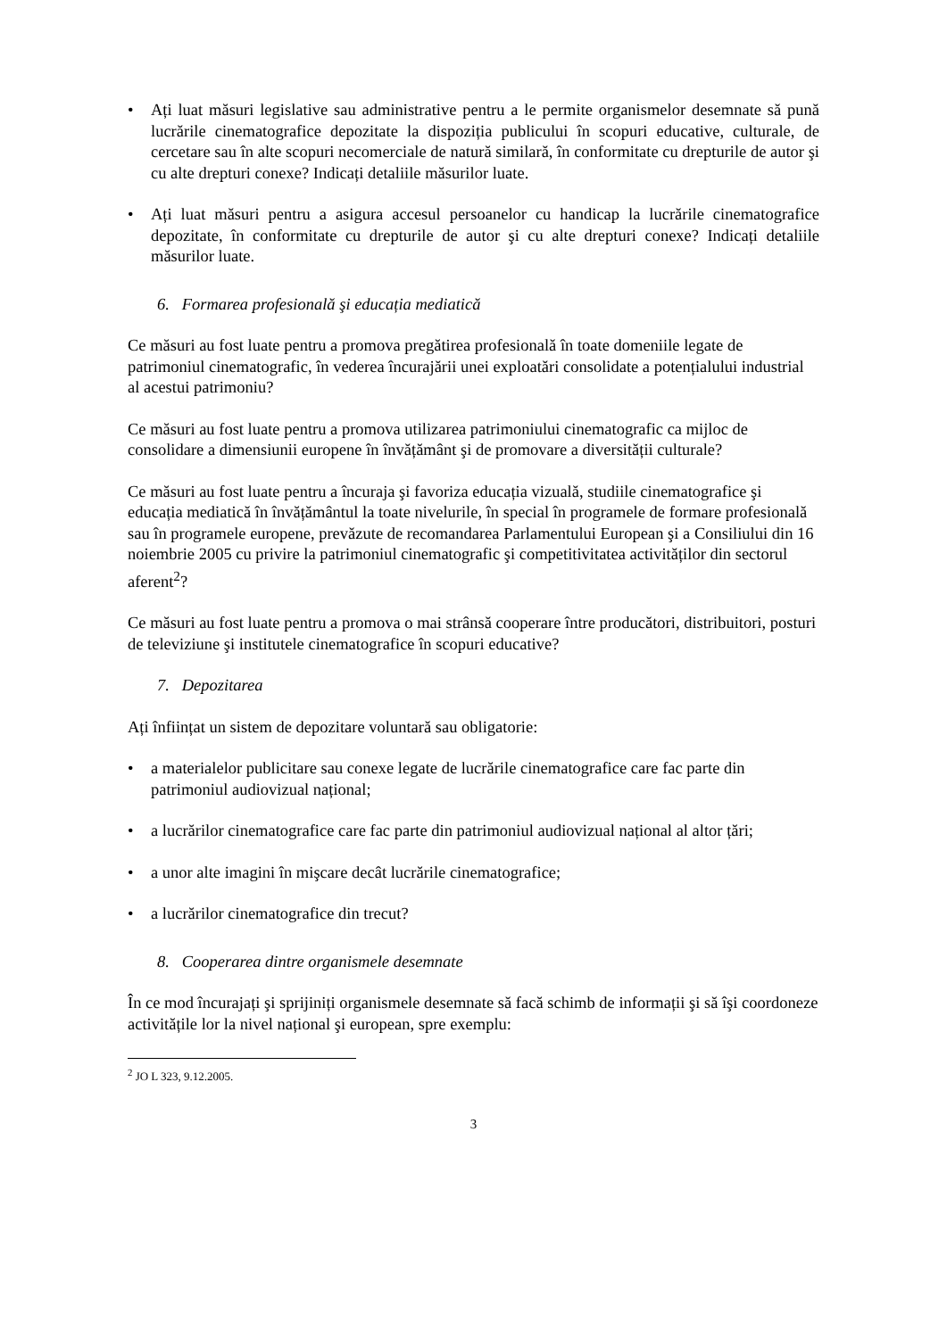• Ați luat măsuri legislative sau administrative pentru a le permite organismelor desemnate să pună lucrările cinematografice depozitate la dispoziția publicului în scopuri educative, culturale, de cercetare sau în alte scopuri necomerciale de natură similară, în conformitate cu drepturile de autor şi cu alte drepturi conexe? Indicați detaliile măsurilor luate.
• Ați luat măsuri pentru a asigura accesul persoanelor cu handicap la lucrările cinematografice depozitate, în conformitate cu drepturile de autor şi cu alte drepturi conexe? Indicați detaliile măsurilor luate.
6. Formarea profesională şi educația mediatică
Ce măsuri au fost luate pentru a promova pregătirea profesională în toate domeniile legate de patrimoniul cinematografic, în vederea încurajării unei exploatări consolidate a potențialului industrial al acestui patrimoniu?
Ce măsuri au fost luate pentru a promova utilizarea patrimoniului cinematografic ca mijloc de consolidare a dimensiunii europene în învățământ şi de promovare a diversității culturale?
Ce măsuri au fost luate pentru a încuraja şi favoriza educația vizuală, studiile cinematografice şi educația mediatică în învățământul la toate nivelurile, în special în programele de formare profesională sau în programele europene, prevăzute de recomandarea Parlamentului European şi a Consiliului din 16 noiembrie 2005 cu privire la patrimoniul cinematografic şi competitivitatea activităților din sectorul aferent<sup>2</sup>?
Ce măsuri au fost luate pentru a promova o mai strânsă cooperare între producători, distribuitori, posturi de televiziune şi institutele cinematografice în scopuri educative?
7. Depozitarea
Ați înființat un sistem de depozitare voluntară sau obligatorie:
• a materialelor publicitare sau conexe legate de lucrările cinematografice care fac parte din patrimoniul audiovizual național;
• a lucrărilor cinematografice care fac parte din patrimoniul audiovizual național al altor țări;
• a unor alte imagini în mişcare decât lucrările cinematografice;
• a lucrărilor cinematografice din trecut?
8. Cooperarea dintre organismele desemnate
În ce mod încurajați şi sprijiniți organismele desemnate să facă schimb de informații şi să îşi coordoneze activitățile lor la nivel național şi european, spre exemplu:
<sup>2</sup> JO L 323, 9.12.2005.
3